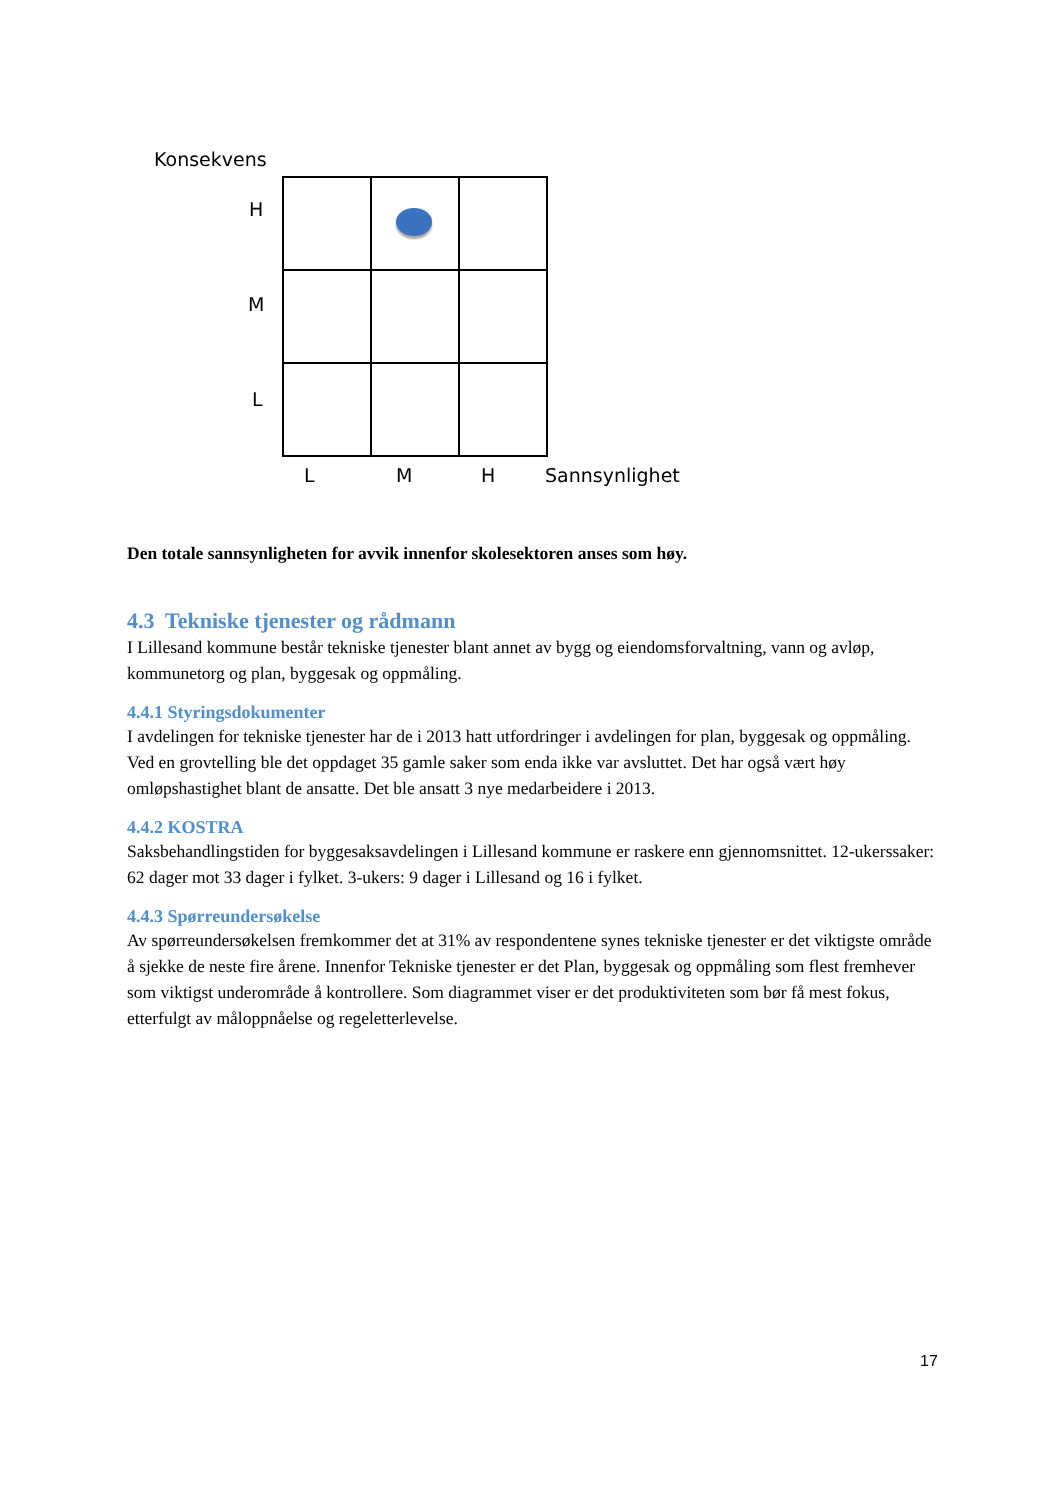Konsekvens
H
M
L
L M H Sannsynlighet
Den totale sannsynligheten for avvik innenfor skolesektoren anses som høy.
4.3 Tekniske tjenester og rådmann
I Lillesand kommune består tekniske tjenester blant annet av bygg og eiendomsforvaltning, vann og avløp, kommunetorg og plan, byggesak og oppmåling.
4.4.1 Styringsdokumenter
I avdelingen for tekniske tjenester har de i 2013 hatt utfordringer i avdelingen for plan, byggesak og oppmåling. Ved en grovtelling ble det oppdaget 35 gamle saker som enda ikke var avsluttet. Det har også vært høy omløpshastighet blant de ansatte. Det ble ansatt 3 nye medarbeidere i 2013.
4.4.2 KOSTRA
Saksbehandlingstiden for byggesaksavdelingen i Lillesand kommune er raskere enn gjennomsnittet. 12-ukerssaker: 62 dager mot 33 dager i fylket. 3-ukers: 9 dager i Lillesand og 16 i fylket.
4.4.3 Spørreundersøkelse
Av spørreundersøkelsen fremkommer det at 31% av respondentene synes tekniske tjenester er det viktigste område å sjekke de neste fire årene. Innenfor Tekniske tjenester er det Plan, byggesak og oppmåling som flest fremhever som viktigst underområde å kontrollere. Som diagrammet viser er det produktiviteten som bør få mest fokus, etterfulgt av måloppnåelse og regeletterlevelse.
17